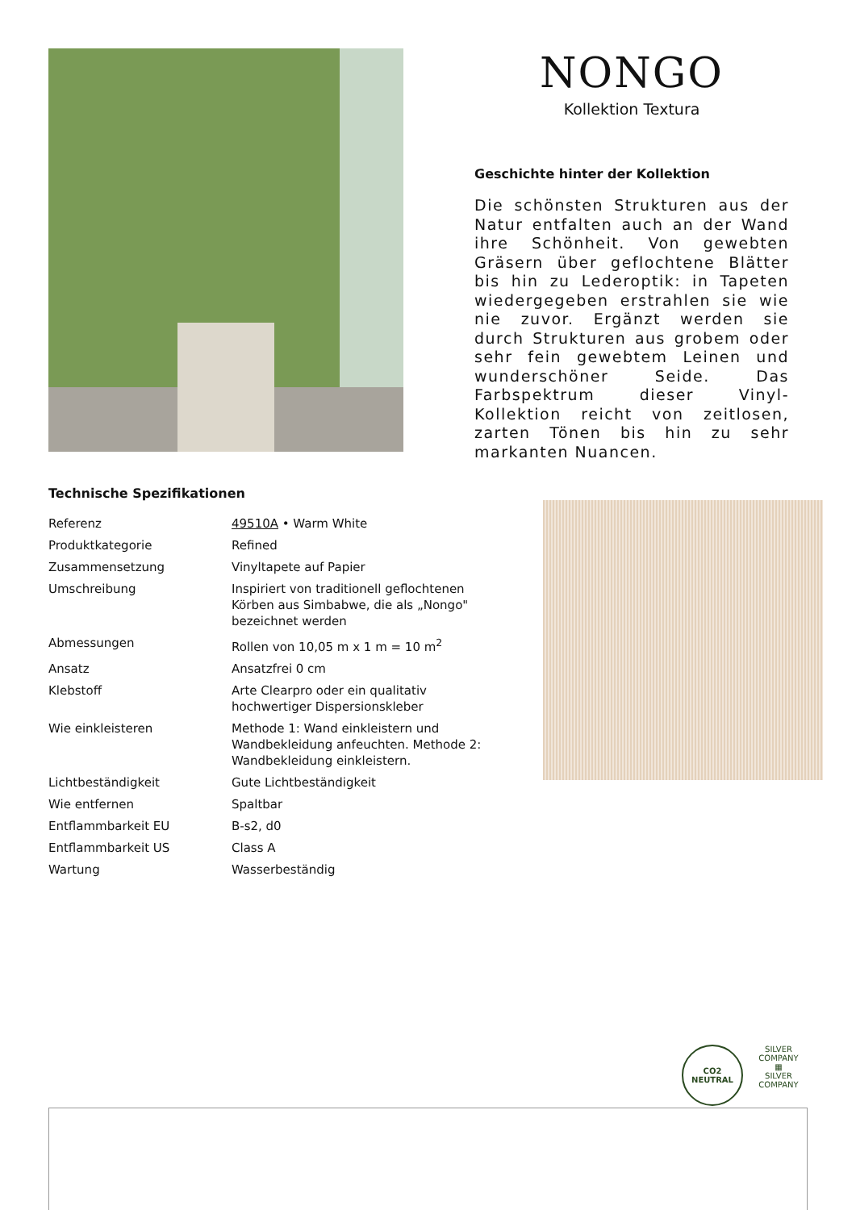NONGO
Kollektion Textura
Geschichte hinter der Kollektion
Die schönsten Strukturen aus der Natur entfalten auch an der Wand ihre Schönheit. Von gewebten Gräsern über geflochtene Blätter bis hin zu Lederoptik: in Tapeten wiedergegeben erstrahlen sie wie nie zuvor. Ergänzt werden sie durch Strukturen aus grobem oder sehr fein gewebtem Leinen und wunderschöner Seide. Das Farbspektrum dieser Vinyl-Kollektion reicht von zeitlosen, zarten Tönen bis hin zu sehr markanten Nuancen.
Technische Spezifikationen
| Referenz | 49510A • Warm White |
| Produktkategorie | Refined |
| Zusammensetzung | Vinyltapete auf Papier |
| Umschreibung | Inspiriert von traditionell geflochtenen Körben aus Simbabwe, die als „Nongo" bezeichnet werden |
| Abmessungen | Rollen von 10,05 m x 1 m = 10 m<sup>2</sup> |
| Ansatz | Ansatzfrei 0 cm |
| Klebstoff | Arte Clearpro oder ein qualitativ hochwertiger Dispersionskleber |
| Wie einkleisteren | Methode 1: Wand einkleistern und Wandbekleidung anfeuchten. Methode 2: Wandbekleidung einkleistern. |
| Lichtbeständigkeit | Gute Lichtbeständigkeit |
| Wie entfernen | Spaltbar |
| Entflammbarkeit EU | B-s2, d0 |
| Entflammbarkeit US | Class A |
| Wartung | Wasserbeständig |
CO2
NEUTRAL
SILVER COMPANY
▦
SILVER COMPANY